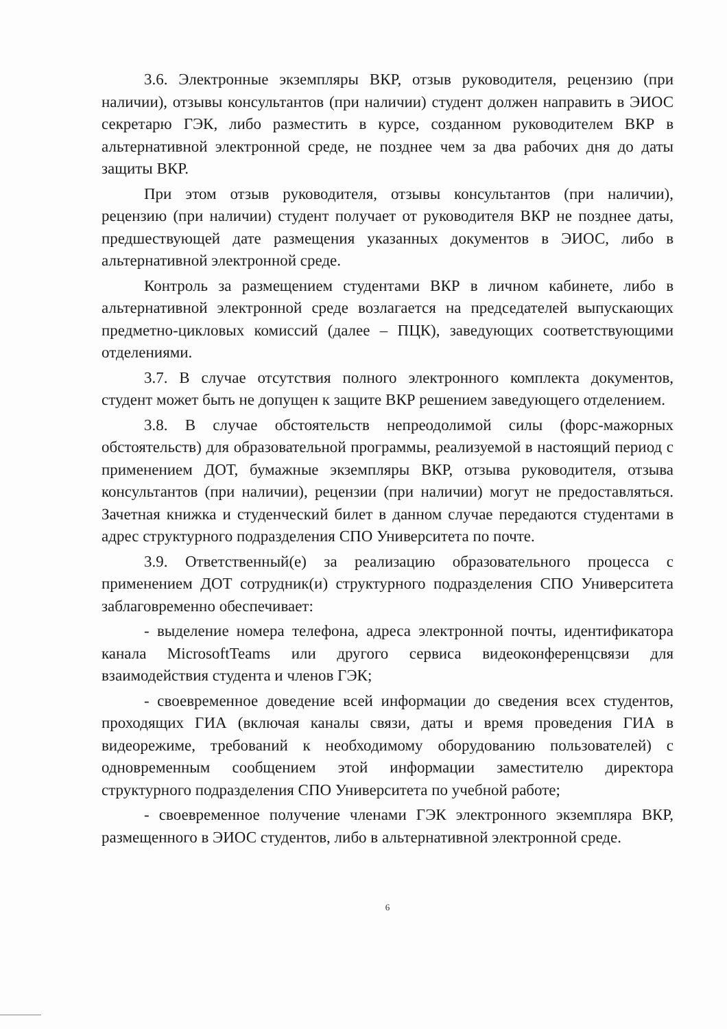3.6. Электронные экземпляры ВКР, отзыв руководителя, рецензию (при наличии), отзывы консультантов (при наличии) студент должен направить в ЭИОС секретарю ГЭК, либо разместить в курсе, созданном руководителем ВКР в альтернативной электронной среде, не позднее чем за два рабочих дня до даты защиты ВКР.
При этом отзыв руководителя, отзывы консультантов (при наличии), рецензию (при наличии) студент получает от руководителя ВКР не позднее даты, предшествующей дате размещения указанных документов в ЭИОС, либо в альтернативной электронной среде.
Контроль за размещением студентами ВКР в личном кабинете, либо в альтернативной электронной среде возлагается на председателей выпускающих предметно-цикловых комиссий (далее – ПЦК), заведующих соответствующими отделениями.
3.7. В случае отсутствия полного электронного комплекта документов, студент может быть не допущен к защите ВКР решением заведующего отделением.
3.8. В случае обстоятельств непреодолимой силы (форс-мажорных обстоятельств) для образовательной программы, реализуемой в настоящий период с применением ДОТ, бумажные экземпляры ВКР, отзыва руководителя, отзыва консультантов (при наличии), рецензии (при наличии) могут не предоставляться. Зачетная книжка и студенческий билет в данном случае передаются студентами в адрес структурного подразделения СПО Университета по почте.
3.9. Ответственный(е) за реализацию образовательного процесса с применением ДОТ сотрудник(и) структурного подразделения СПО Университета заблаговременно обеспечивает:
- выделение номера телефона, адреса электронной почты, идентификатора канала MicrosoftTeams или другого сервиса видеоконференцсвязи для взаимодействия студента и членов ГЭК;
- своевременное доведение всей информации до сведения всех студентов, проходящих ГИА (включая каналы связи, даты и время проведения ГИА в видеорежиме, требований к необходимому оборудованию пользователей) с одновременным сообщением этой информации заместителю директора структурного подразделения СПО Университета по учебной работе;
- своевременное получение членами ГЭК электронного экземпляра ВКР, размещенного в ЭИОС студентов, либо в альтернативной электронной среде.
6